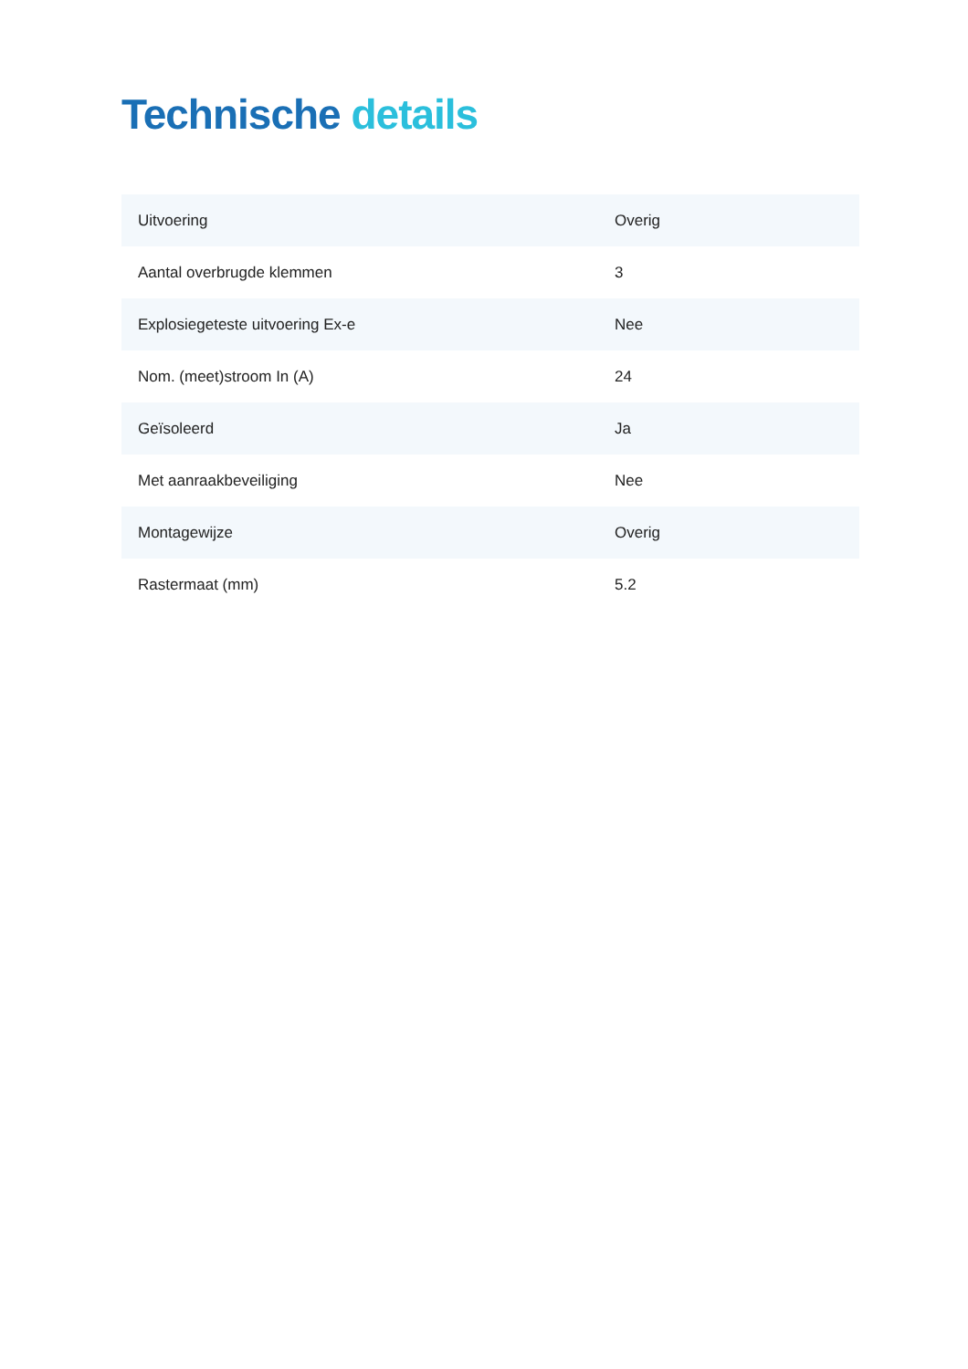Technische details
| Uitvoering | Overig |
| Aantal overbrugde klemmen | 3 |
| Explosiegeteste uitvoering Ex-e | Nee |
| Nom. (meet)stroom In (A) | 24 |
| Geïsoleerd | Ja |
| Met aanraakbeveiliging | Nee |
| Montagewijze | Overig |
| Rastermaat (mm) | 5.2 |